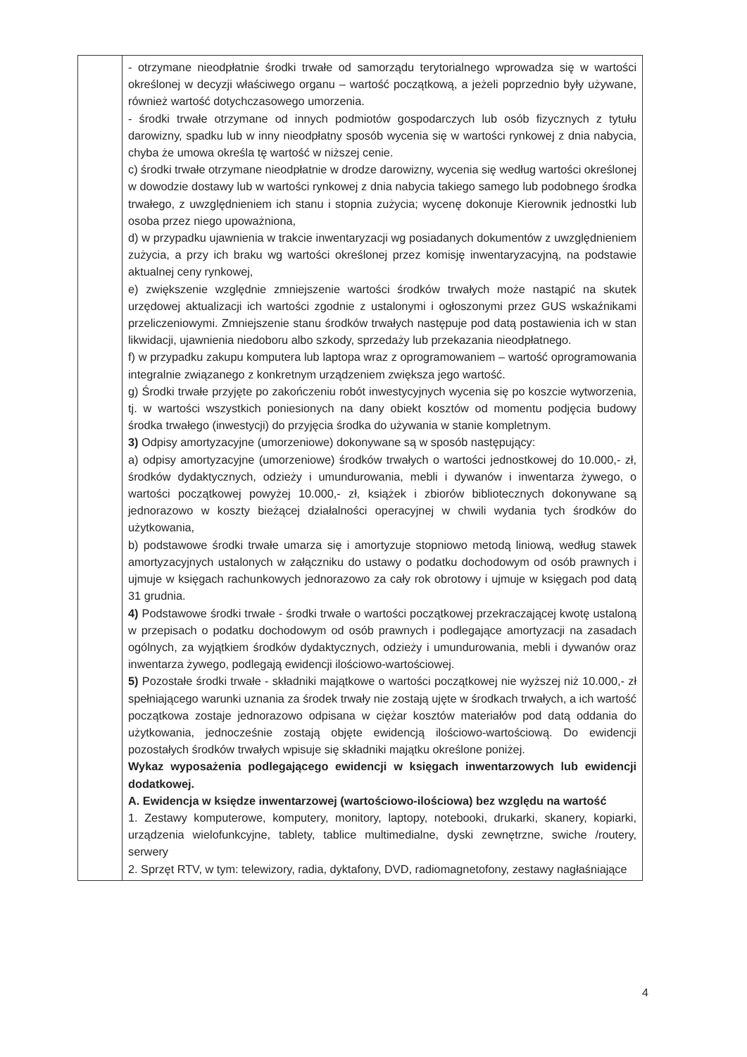| | - otrzymane nieodpłatnie środki trwałe od samorządu terytorialnego wprowadza się w wartości określonej w decyzji właściwego organu – wartość początkową, a jeżeli poprzednio były używane, również wartość dotychczasowego umorzenia. - środki trwałe otrzymane od innych podmiotów gospodarczych lub osób fizycznych z tytułu darowizny, spadku lub w inny nieodpłatny sposób wycenia się w wartości rynkowej z dnia nabycia, chyba że umowa określa tę wartość w niższej cenie. c) środki trwałe otrzymane nieodpłatnie w drodze darowizny, wycenia się według wartości określonej w dowodzie dostawy lub w wartości rynkowej z dnia nabycia takiego samego lub podobnego środka trwałego, z uwzględnieniem ich stanu i stopnia zużycia; wycenę dokonuje Kierownik jednostki lub osoba przez niego upoważniona, d) w przypadku ujawnienia w trakcie inwentaryzacji wg posiadanych dokumentów z uwzględnieniem zużycia, a przy ich braku wg wartości określonej przez komisję inwentaryzacyjną, na podstawie aktualnej ceny rynkowej, e) zwiększenie względnie zmniejszenie wartości środków trwałych może nastąpić na skutek urzędowej aktualizacji ich wartości zgodnie z ustalonymi i ogłoszonymi przez GUS wskaźnikami przeliczeniowymi. Zmniejszenie stanu środków trwałych następuje pod datą postawienia ich w stan likwidacji, ujawnienia niedoboru albo szkody, sprzedaży lub przekazania nieodpłatnego. f) w przypadku zakupu komputera lub laptopa wraz z oprogramowaniem – wartość oprogramowania integralnie związanego z konkretnym urządzeniem zwiększa jego wartość. g) Środki trwałe przyjęte po zakończeniu robót inwestycyjnych wycenia się po koszcie wytworzenia, tj. w wartości wszystkich poniesionych na dany obiekt kosztów od momentu podjęcia budowy środka trwałego (inwestycji) do przyjęcia środka do używania w stanie kompletnym. 3) Odpisy amortyzacyjne (umorzeniowe) dokonywane są w sposób następujący: a) odpisy amortyzacyjne (umorzeniowe) środków trwałych o wartości jednostkowej do 10.000,- zł, środków dydaktycznych, odzieży i umundurowania, mebli i dywanów i inwentarza żywego, o wartości początkowej powyżej 10.000,- zł, książek i zbiorów bibliotecznych dokonywane są jednorazowo w koszty bieżącej działalności operacyjnej w chwili wydania tych środków do użytkowania, b) podstawowe środki trwałe umarza się i amortyzuje stopniowo metodą liniową, według stawek amortyzacyjnych ustalonych w załączniku do ustawy o podatku dochodowym od osób prawnych i ujmuje w księgach rachunkowych jednorazowo za cały rok obrotowy i ujmuje w księgach pod datą 31 grudnia. 4) Podstawowe środki trwałe - środki trwałe o wartości początkowej przekraczającej kwotę ustaloną w przepisach o podatku dochodowym od osób prawnych i podlegające amortyzacji na zasadach ogólnych, za wyjątkiem środków dydaktycznych, odzieży i umundurowania, mebli i dywanów oraz inwentarza żywego, podlegają ewidencji ilościowo-wartościowej. 5) Pozostałe środki trwałe - składniki majątkowe o wartości początkowej nie wyższej niż 10.000,- zł spełniającego warunki uznania za środek trwały nie zostają ujęte w środkach trwałych, a ich wartość początkowa zostaje jednorazowo odpisana w ciężar kosztów materiałów pod datą oddania do użytkowania, jednocześnie zostają objęte ewidencją ilościowo-wartościową. Do ewidencji pozostałych środków trwałych wpisuje się składniki majątku określone poniżej. Wykaz wyposażenia podlegającego ewidencji w księgach inwentarzowych lub ewidencji dodatkowej. A. Ewidencja w księdze inwentarzowej (wartościowo-ilościowa) bez względu na wartość 1. Zestawy komputerowe, komputery, monitory, laptopy, notebooki, drukarki, skanery, kopiarki, urządzenia wielofunkcyjne, tablety, tablice multimedialne, dyski zewnętrzne, swiche /routery, serwery 2. Sprzęt RTV, w tym: telewizory, radia, dyktafony, DVD, radiomagnetofony, zestawy nagłaśniające |
4